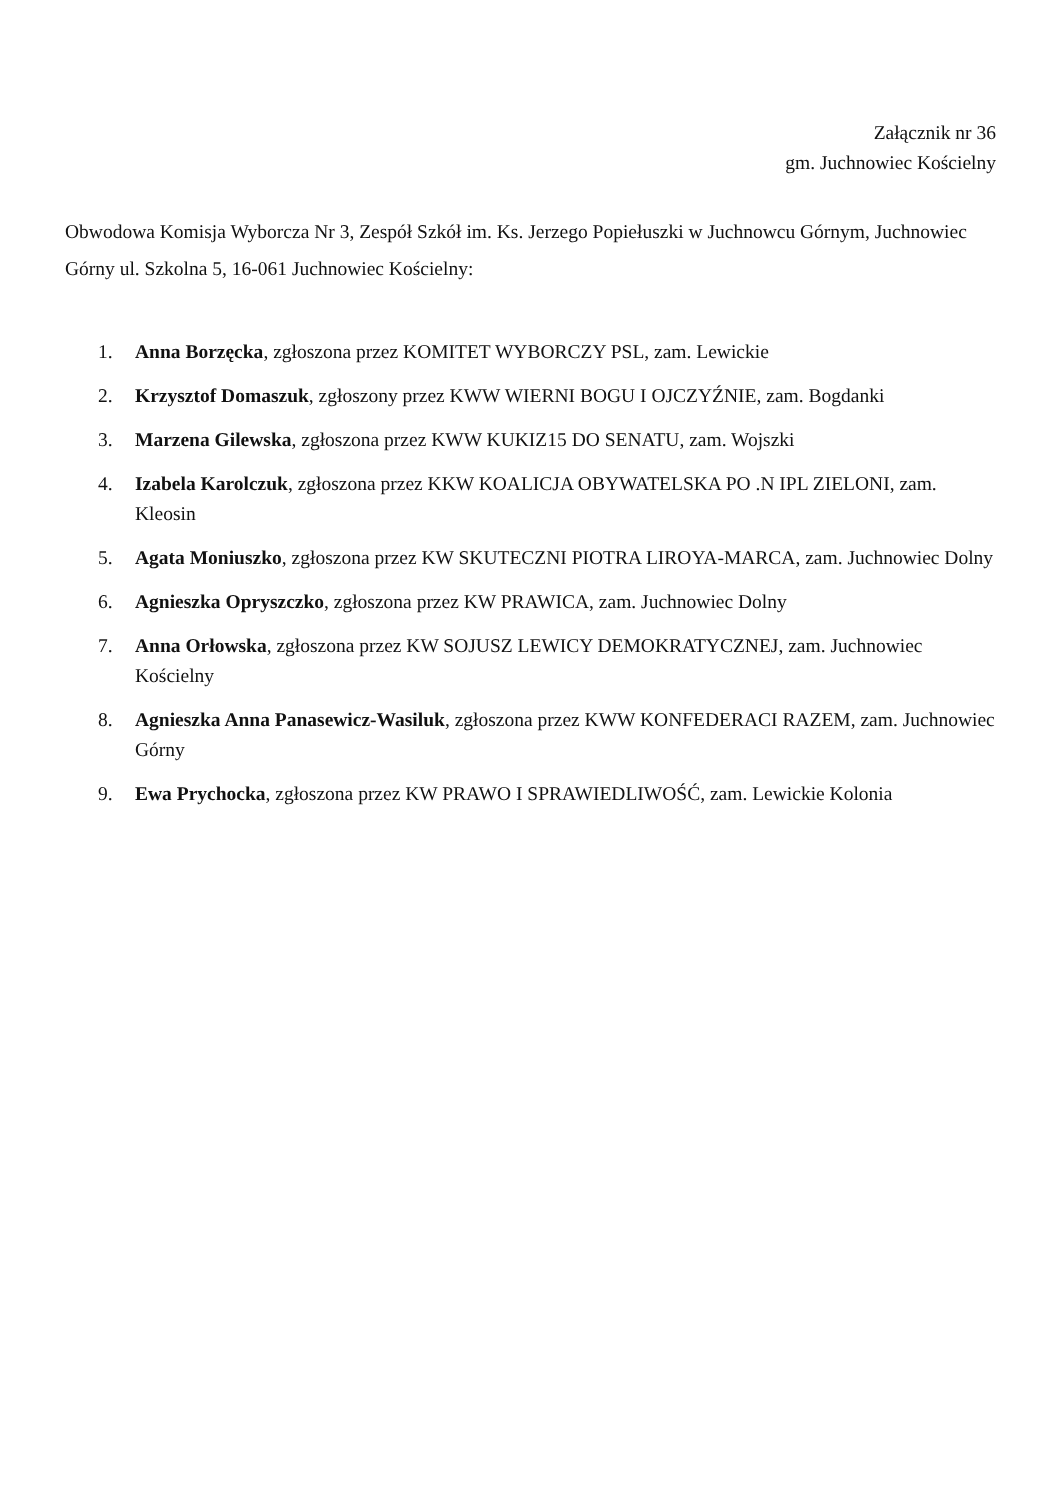Załącznik nr 36
gm. Juchnowiec Kościelny
Obwodowa Komisja Wyborcza Nr 3, Zespół Szkół im. Ks. Jerzego Popiełuszki w Juchnowcu Górnym, Juchnowiec Górny ul. Szkolna 5, 16-061 Juchnowiec Kościelny:
1. Anna Borzęcka, zgłoszona przez KOMITET WYBORCZY PSL, zam. Lewickie
2. Krzysztof Domaszuk, zgłoszony przez KWW WIERNI BOGU I OJCZYŹNIE, zam. Bogdanki
3. Marzena Gilewska, zgłoszona przez KWW KUKIZ15 DO SENATU, zam. Wojszki
4. Izabela Karolczuk, zgłoszona przez KKW KOALICJA OBYWATELSKA PO .N IPL ZIELONI, zam. Kleosin
5. Agata Moniuszko, zgłoszona przez KW SKUTECZNI PIOTRA LIROYA-MARCA, zam. Juchnowiec Dolny
6. Agnieszka Opryszczko, zgłoszona przez KW PRAWICA, zam. Juchnowiec Dolny
7. Anna Orłowska, zgłoszona przez KW SOJUSZ LEWICY DEMOKRATYCZNEJ, zam. Juchnowiec Kościelny
8. Agnieszka Anna Panasewicz-Wasiluk, zgłoszona przez KWW KONFEDERACI RAZEM, zam. Juchnowiec Górny
9. Ewa Prychocka, zgłoszona przez KW PRAWO I SPRAWIEDLIWOŚĆ, zam. Lewickie Kolonia